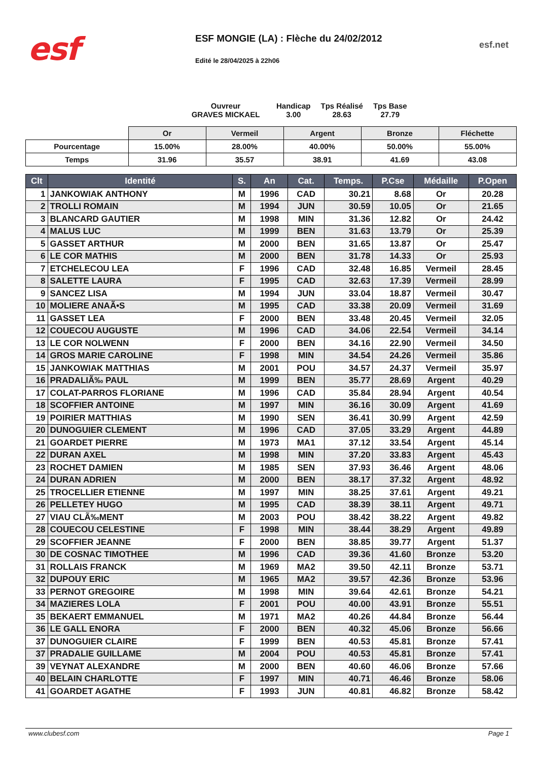esf
ESF MONGIE (LA) : Flèche du 24/02/2012
Edité le 28/04/2025 à 22h06
esf.net
Ouvreur
GRAVES MICKAEL
Handicap
3.00
Tps Réalisé
28.63
Tps Base
27.79
| | Or | Vermeil | Argent | Bronze | Fléchette |
| Pourcentage | 15.00% | 28.00% | 40.00% | 50.00% | 55.00% |
| Temps | 31.96 | 35.57 | 38.91 | 41.69 | 43.08 |
| Clt | Identité | S. | An | Cat. | Temps. | P.Cse | Médaille | P.Open |
| --- | --- | --- | --- | --- | --- | --- | --- | --- |
| 1 | JANKOWIAK ANTHONY | M | 1996 | CAD | 30.21 | 8.68 | Or | 20.28 |
| 2 | TROLLI ROMAIN | M | 1994 | JUN | 30.59 | 10.05 | Or | 21.65 |
| 3 | BLANCARD GAUTIER | M | 1998 | MIN | 31.36 | 12.82 | Or | 24.42 |
| 4 | MALUS LUC | M | 1999 | BEN | 31.63 | 13.79 | Or | 25.39 |
| 5 | GASSET ARTHUR | M | 2000 | BEN | 31.65 | 13.87 | Or | 25.47 |
| 6 | LE COR MATHIS | M | 2000 | BEN | 31.78 | 14.33 | Or | 25.93 |
| 7 | ETCHELECOU LEA | F | 1996 | CAD | 32.48 | 16.85 | Vermeil | 28.45 |
| 8 | SALETTE LAURA | F | 1995 | CAD | 32.63 | 17.39 | Vermeil | 28.99 |
| 9 | SANCEZ LISA | M | 1994 | JUN | 33.04 | 18.87 | Vermeil | 30.47 |
| 10 | MOLIERE ANAÃ•S | M | 1995 | CAD | 33.38 | 20.09 | Vermeil | 31.69 |
| 11 | GASSET LEA | F | 2000 | BEN | 33.48 | 20.45 | Vermeil | 32.05 |
| 12 | COUECOU AUGUSTE | M | 1996 | CAD | 34.06 | 22.54 | Vermeil | 34.14 |
| 13 | LE COR NOLWENN | F | 2000 | BEN | 34.16 | 22.90 | Vermeil | 34.50 |
| 14 | GROS MARIE CAROLINE | F | 1998 | MIN | 34.54 | 24.26 | Vermeil | 35.86 |
| 15 | JANKOWIAK MATTHIAS | M | 2001 | POU | 34.57 | 24.37 | Vermeil | 35.97 |
| 16 | PRADALIÃ‰ PAUL | M | 1999 | BEN | 35.77 | 28.69 | Argent | 40.29 |
| 17 | COLAT-PARROS FLORIANE | M | 1996 | CAD | 35.84 | 28.94 | Argent | 40.54 |
| 18 | SCOFFIER ANTOINE | M | 1997 | MIN | 36.16 | 30.09 | Argent | 41.69 |
| 19 | POIRIER MATTHIAS | M | 1990 | SEN | 36.41 | 30.99 | Argent | 42.59 |
| 20 | DUNOGUIER CLEMENT | M | 1996 | CAD | 37.05 | 33.29 | Argent | 44.89 |
| 21 | GOARDET PIERRE | M | 1973 | MA1 | 37.12 | 33.54 | Argent | 45.14 |
| 22 | DURAN AXEL | M | 1998 | MIN | 37.20 | 33.83 | Argent | 45.43 |
| 23 | ROCHET DAMIEN | M | 1985 | SEN | 37.93 | 36.46 | Argent | 48.06 |
| 24 | DURAN ADRIEN | M | 2000 | BEN | 38.17 | 37.32 | Argent | 48.92 |
| 25 | TROCELLIER ETIENNE | M | 1997 | MIN | 38.25 | 37.61 | Argent | 49.21 |
| 26 | PELLETEY HUGO | M | 1995 | CAD | 38.39 | 38.11 | Argent | 49.71 |
| 27 | VIAU CLÃ‰MENT | M | 2003 | POU | 38.42 | 38.22 | Argent | 49.82 |
| 28 | COUECOU CELESTINE | F | 1998 | MIN | 38.44 | 38.29 | Argent | 49.89 |
| 29 | SCOFFIER JEANNE | F | 2000 | BEN | 38.85 | 39.77 | Argent | 51.37 |
| 30 | DE COSNAC TIMOTHEE | M | 1996 | CAD | 39.36 | 41.60 | Bronze | 53.20 |
| 31 | ROLLAIS FRANCK | M | 1969 | MA2 | 39.50 | 42.11 | Bronze | 53.71 |
| 32 | DUPOUY ERIC | M | 1965 | MA2 | 39.57 | 42.36 | Bronze | 53.96 |
| 33 | PERNOT GREGOIRE | M | 1998 | MIN | 39.64 | 42.61 | Bronze | 54.21 |
| 34 | MAZIERES LOLA | F | 2001 | POU | 40.00 | 43.91 | Bronze | 55.51 |
| 35 | BEKAERT EMMANUEL | M | 1971 | MA2 | 40.26 | 44.84 | Bronze | 56.44 |
| 36 | LE GALL ENORA | F | 2000 | BEN | 40.32 | 45.06 | Bronze | 56.66 |
| 37 | DUNOGUIER CLAIRE | F | 1999 | BEN | 40.53 | 45.81 | Bronze | 57.41 |
| 37 | PRADALIE GUILLAME | M | 2004 | POU | 40.53 | 45.81 | Bronze | 57.41 |
| 39 | VEYNAT ALEXANDRE | M | 2000 | BEN | 40.60 | 46.06 | Bronze | 57.66 |
| 40 | BELAIN CHARLOTTE | F | 1997 | MIN | 40.71 | 46.46 | Bronze | 58.06 |
| 41 | GOARDET AGATHE | F | 1993 | JUN | 40.81 | 46.82 | Bronze | 58.42 |
www.clubesf.com Page 1